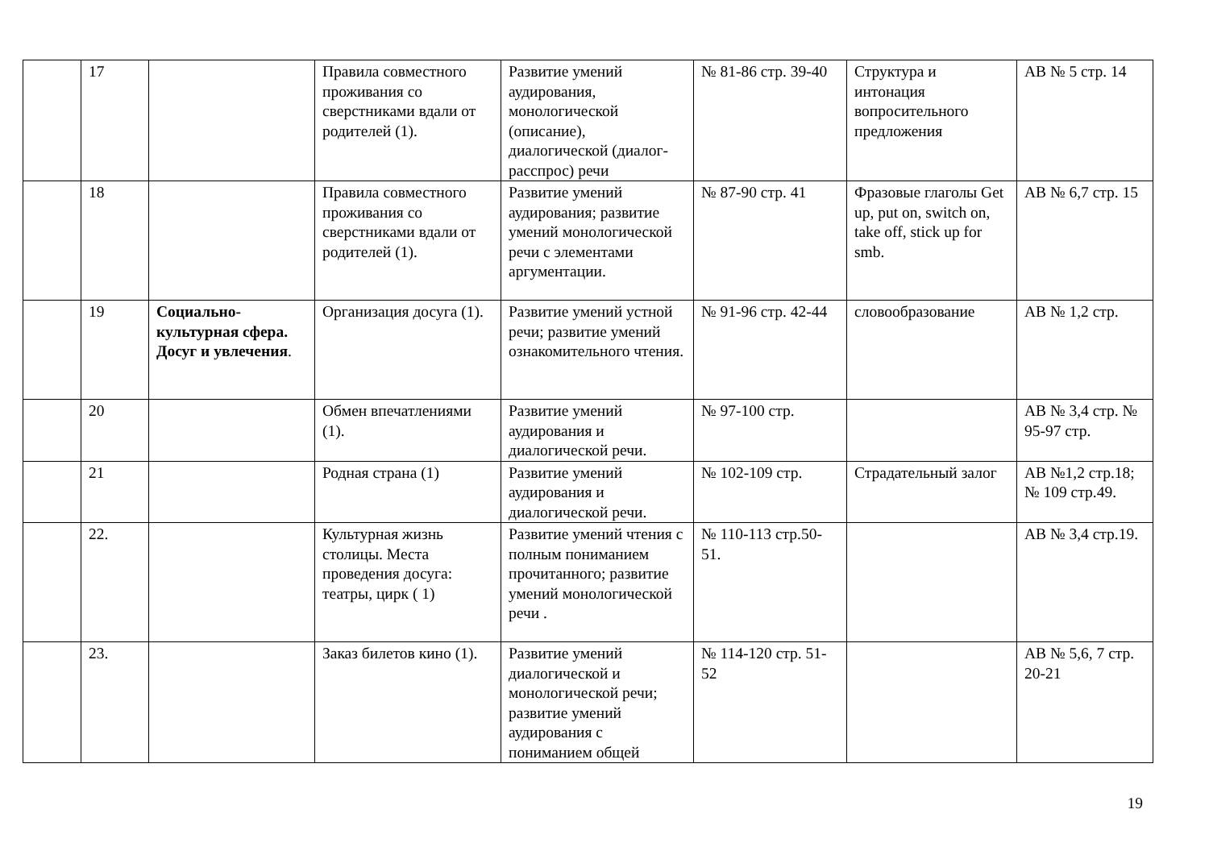| | 17 | | Правила совместного проживания со сверстниками вдали от родителей (1). | Развитие умений аудирования, монологической (описание), диалогической (диалог-расспрос) речи | № 81-86 стр. 39-40 | Структура и интонация вопросительного предложения | AB № 5 стр. 14 |
| | 18 | | Правила совместного проживания со сверстниками вдали от родителей (1). | Развитие умений аудирования; развитие умений монологической речи с элементами аргументации. | № 87-90 стр. 41 | Фразовые глаголы Get up, put on, switch on, take off, stick up for smb. | AB № 6,7 стр. 15 |
| | 19 | Социально-культурная сфера. Досуг и увлечения . | Организация досуга (1). | Развитие умений устной речи; развитие умений ознакомительного чтения. | № 91-96 стр. 42-44 | словообразование | AB № 1,2 стр. |
| | 20 | | Обмен впечатлениями (1). | Развитие умений аудирования и диалогической речи. | № 97-100 стр. | | AB № 3,4 стр. № 95-97 стр. |
| | 21 | | Родная страна (1) | Развитие умений аудирования и диалогической речи. | № 102-109 стр. | Страдательный залог | AB №1,2 стр.18; № 109 стр.49. |
| | 22. | | Культурная жизнь столицы. Места проведения досуга: театры, цирк ( 1) | Развитие умений чтения с полным пониманием прочитанного; развитие умений монологической речи . | № 110-113 стр.50-51. | | AB № 3,4 стр.19. |
| | 23. | | Заказ билетов кино (1). | Развитие умений диалогической и монологической речи; развитие умений аудирования с пониманием общей | № 114-120 стр. 51-52 | | AB № 5,6, 7 стр. 20-21 |
19